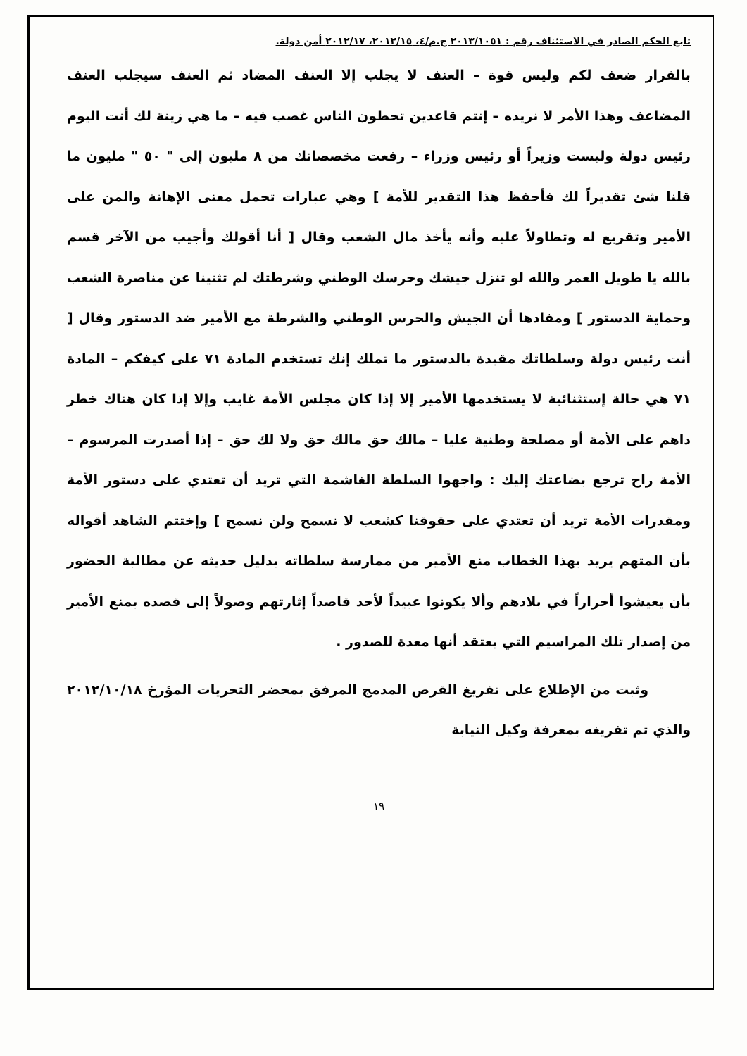تابع الحكم الصادر في الاستئناف رقم : ٢٠١٣/١٠٥١ ج.م/٤، ٢٠١٢/١٥، ٢٠١٢/١٧ أمن دولة.
بالقرار ضعف لكم وليس قوة – العنف لا يجلب إلا العنف المضاد ثم العنف سيجلب العنف المضاعف وهذا الأمر لا نريده – إنتم قاعدين تحطون الناس غصب فيه – ما هي زينة لك أنت اليوم رئيس دولة وليست وزيراً أو رئيس وزراء – رفعت مخصصاتك من ٨ مليون إلى " ٥٠ " مليون ما قلنا شئ تقديراً لك فأحفظ هذا التقدير للأمة ] وهي عبارات تحمل معنى الإهانة والمن على الأمير وتقريع له وتطاولاً عليه وأنه يأخذ مال الشعب وقال [ أنا أقولك وأجيب من الآخر قسم بالله يا طويل العمر والله لو تنزل جيشك وحرسك الوطني وشرطتك لم تثنينا عن مناصرة الشعب وحماية الدستور ] ومفادها أن الجيش والحرس الوطني والشرطة مع الأمير ضد الدستور وقال [ أنت رئيس دولة وسلطاتك مقيدة بالدستور ما تملك إنك تستخدم المادة ٧١ على كيفكم – المادة ٧١ هي حالة إستثنائية لا يستخدمها الأمير إلا إذا كان مجلس الأمة غايب وإلا إذا كان هناك خطر داهم على الأمة أو مصلحة وطنية عليا – مالك حق مالك حق ولا لك حق – إذا أصدرت المرسوم – الأمة راح ترجع بضاعتك إليك : واجهوا السلطة الغاشمة التي تريد أن تعتدي على دستور الأمة ومقدرات الأمة تريد أن تعتدي على حقوقنا كشعب لا نسمح ولن نسمح ] وإختتم الشاهد أقواله بأن المتهم يريد بهذا الخطاب منع الأمير من ممارسة سلطاته بدليل حديثه عن مطالبة الحضور بأن يعيشوا أحراراً في بلادهم وألا يكونوا عبيداً لأحد قاصداً إثارتهم وصولاً إلى قصده بمنع الأمير من إصدار تلك المراسيم التي يعتقد أنها معدة للصدور .
وثبت من الإطلاع على تفريغ القرص المدمج المرفق بمحضر التحريات المؤرخ ٢٠١٢/١٠/١٨ والذي تم تفريغه بمعرفة وكيل النيابة
١٩